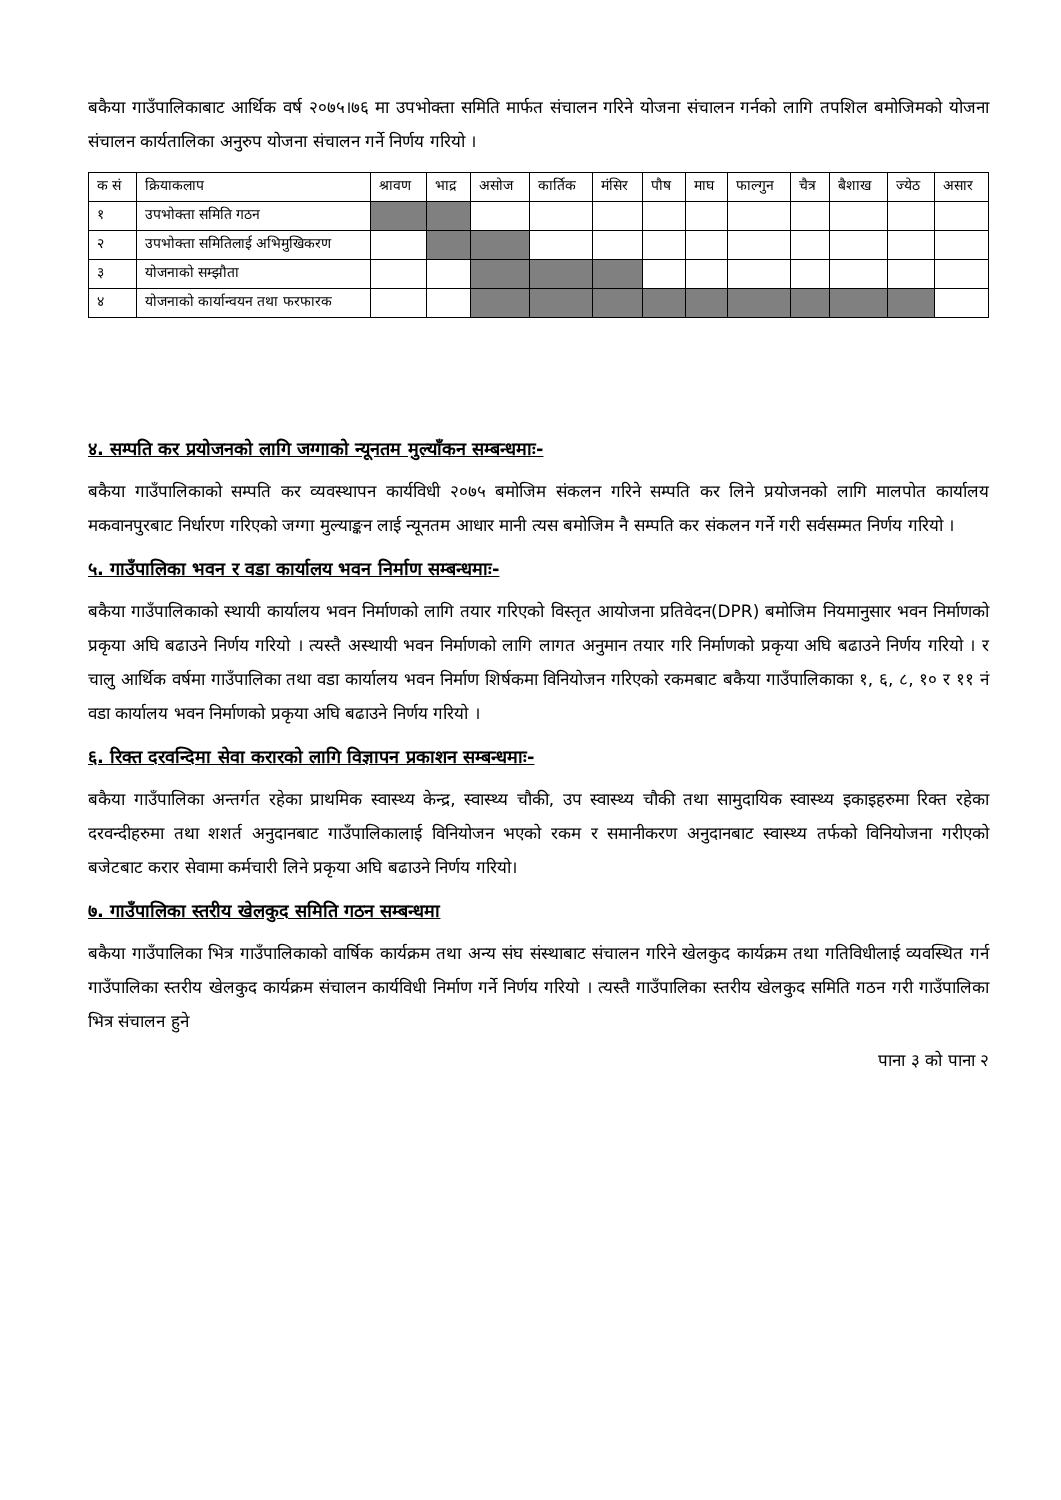बकैया गाउँपालिकाबाट आर्थिक वर्ष २०७५।७६ मा उपभोक्ता समिति मार्फत संचालन गरिने योजना संचालन गर्नको लागि तपशिल बमोजिमको योजना संचालन कार्यतालिका अनुरुप योजना संचालन गर्ने निर्णय गरियो ।
| क सं | क्रियाकलाप | श्रावण | भाद्र | असोज | कार्तिक | मंसिर | पौष | माघ | फाल्गुन | चैत्र | बैशाख | ज्येठ | असार |
| --- | --- | --- | --- | --- | --- | --- | --- | --- | --- | --- | --- | --- | --- |
| १ | उपभोक्ता समिति गठन | | | | | | | | | | | | |
| २ | उपभोक्ता समितिलाई अभिमुखिकरण | | | | | | | | | | | | |
| ३ | योजनाको सम्झौता | | | | | | | | | | | | |
| ४ | योजनाको कार्यान्वयन तथा फरफारक | | | | | | | | | | | | |
४. सम्पति कर प्रयोजनको लागि जग्गाको न्यूनतम मुल्याँकन सम्बन्धमाः-
बकैया गाउँपालिकाको सम्पति कर व्यवस्थापन कार्यविधी २०७५ बमोजिम संकलन गरिने सम्पति कर लिने प्रयोजनको लागि मालपोत कार्यालय मकवानपुरबाट निर्धारण गरिएको जग्गा मुल्याङ्कन लाई न्यूनतम आधार मानी त्यस बमोजिम नै सम्पति कर संकलन गर्ने गरी सर्वसम्मत निर्णय गरियो ।
५. गाउँपालिका भवन र वडा कार्यालय भवन निर्माण सम्बन्धमाः-
बकैया गाउँपालिकाको स्थायी कार्यालय भवन निर्माणको लागि तयार गरिएको विस्तृत आयोजना प्रतिवेदन(DPR) बमोजिम नियमानुसार भवन निर्माणको प्रकृया अघि बढाउने निर्णय गरियो । त्यस्तै अस्थायी भवन निर्माणको लागि लागत अनुमान तयार गरि निर्माणको प्रकृया अघि बढाउने निर्णय गरियो । र चालु आर्थिक वर्षमा गाउँपालिका तथा वडा कार्यालय भवन निर्माण शिर्षकमा विनियोजन गरिएको रकमबाट बकैया गाउँपालिकाका १, ६, ८, १० र ११ नं वडा कार्यालय भवन निर्माणको प्रकृया अघि बढाउने निर्णय गरियो ।
६. रिक्त दरवन्दिमा सेवा करारको लागि विज्ञापन प्रकाशन सम्बन्धमाः-
बकैया गाउँपालिका अन्तर्गत रहेका प्राथमिक स्वास्थ्य केन्द्र, स्वास्थ्य चौकी, उप स्वास्थ्य चौकी तथा सामुदायिक स्वास्थ्य इकाइहरुमा रिक्त रहेका दरवन्दीहरुमा तथा शशर्त अनुदानबाट गाउँपालिकालाई विनियोजन भएको रकम र समानीकरण अनुदानबाट स्वास्थ्य तर्फको विनियोजना गरीएको बजेटबाट करार सेवामा कर्मचारी लिने प्रकृया अघि बढाउने निर्णय गरियो।
७. गाउँपालिका स्तरीय खेलकुद समिति गठन सम्बन्धमा
बकैया गाउँपालिका भित्र गाउँपालिकाको वार्षिक कार्यक्रम तथा अन्य संघ संस्थाबाट संचालन गरिने खेलकुद कार्यक्रम तथा गतिविधीलाई व्यवस्थित गर्न गाउँपालिका स्तरीय खेलकुद कार्यक्रम संचालन कार्यविधी निर्माण गर्ने निर्णय गरियो । त्यस्तै गाउँपालिका स्तरीय खेलकुद समिति गठन गरी गाउँपालिका भित्र संचालन हुने
पाना ३ को पाना २